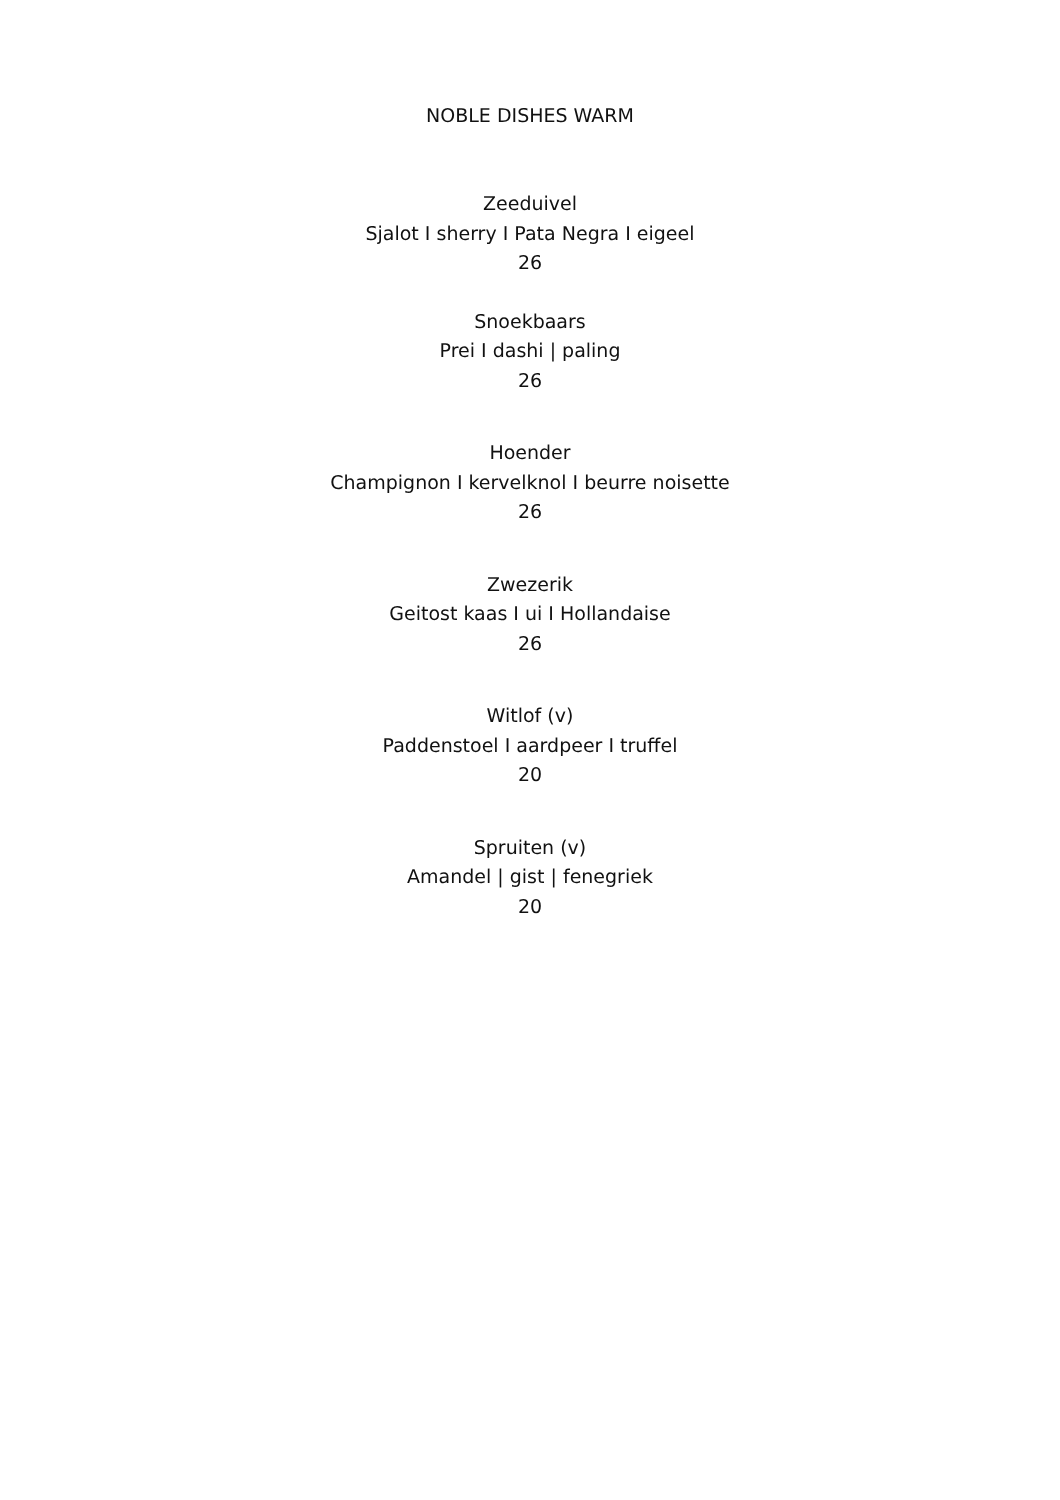NOBLE DISHES WARM
Zeeduivel
Sjalot I sherry I Pata Negra I eigeel
26
Snoekbaars
Prei I dashi | paling
26
Hoender
Champignon I kervelknol I beurre noisette
26
Zwezerik
Geitost kaas I ui I Hollandaise
26
Witlof (v)
Paddenstoel I aardpeer I truffel
20
Spruiten (v)
Amandel | gist | fenegriek
20